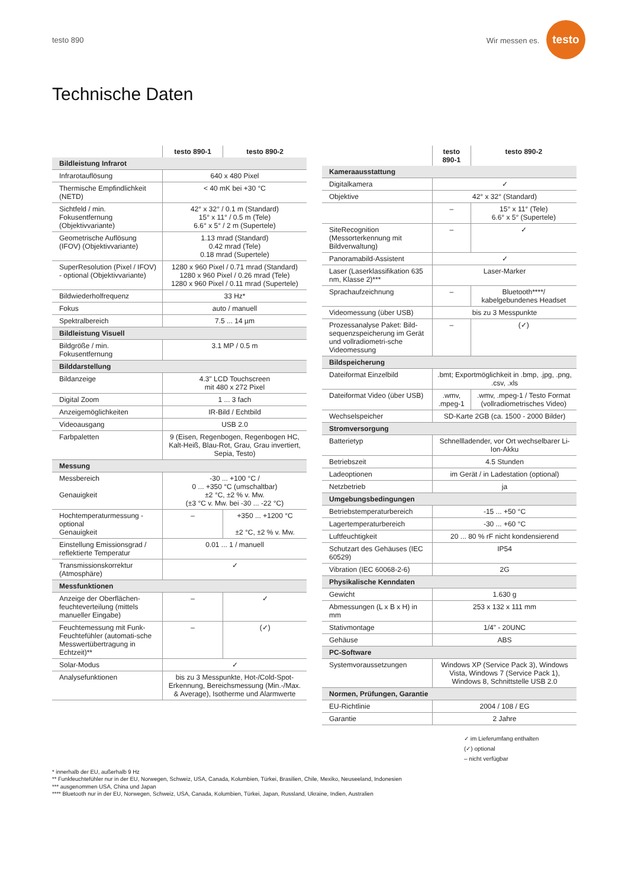testo 890 Wir messen es. testo
Technische Daten
| | testo 890-1 | testo 890-2 |
| --- | --- | --- |
| Bildleistung Infrarot | | |
| Infrarotauflösung | 640 x 480 Pixel | |
| Thermische Empfindlichkeit (NETD) | < 40 mK bei +30 °C | |
| Sichtfeld / min. Fokusentfernung (Objektivvariante) | 42° x 32° / 0.1 m (Standard) 15° x 11° / 0.5 m (Tele) 6.6° x 5° / 2 m (Supertele) | |
| Geometrische Auflösung (IFOV) (Objektivvariante) | 1.13 mrad (Standard) 0.42 mrad (Tele) 0.18 mrad (Supertele) | |
| SuperResolution (Pixel / IFOV) - optional (Objektivvariante) | 1280 x 960 Pixel / 0.71 mrad (Standard) 1280 x 960 Pixel / 0.26 mrad (Tele) 1280 x 960 Pixel / 0.11 mrad (Supertele) | |
| Bildwiederholfrequenz | 33 Hz* | |
| Fokus | auto / manuell | |
| Spektralbereich | 7.5 ... 14 µm | |
| Bildleistung Visuell | | |
| Bildgröße / min. Fokusentfernung | 3.1 MP / 0.5 m | |
| Bilddarstellung | | |
| Bildanzeige | 4.3" LCD Touchscreen mit 480 x 272 Pixel | |
| Digital Zoom | 1 ... 3 fach | |
| Anzeigemöglichkeiten | IR-Bild / Echtbild | |
| Videoausgang | USB 2.0 | |
| Farbpaletten | 9 (Eisen, Regenbogen, Regenbogen HC, Kalt-Heiß, Blau-Rot, Grau, Grau invertiert, Sepia, Testo) | |
| Messung | | |
| Messbereich Genauigkeit | -30 ... +100 °C / 0 ... +350 °C (umschaltbar) ±2 °C, ±2 % v. Mw. (±3 °C v. Mw. bei -30 ... -22 °C) | |
| Hochtemperaturmessung - optional Genauigkeit | – | +350 ... +1200 °C ±2 °C, ±2 % v. Mw. |
| Einstellung Emissionsgrad / reflektierte Temperatur | 0.01 ... 1 / manuell | |
| Transmissionskorrektur (Atmosphäre) | ✓ | |
| Messfunktionen | | |
| Anzeige der Oberflächen-feuchteverteilung (mittels manueller Eingabe) | – | ✓ |
| Feuchtemessung mit Funk-Feuchtefühler (automati-sche Messwertübertragung in Echtzeit)** | – | (✓) |
| Solar-Modus | ✓ | |
| Analysefunktionen | bis zu 3 Messpunkte, Hot-/Cold-Spot-Erkennung, Bereichsmessung (Min.-/Max. & Average), Isotherme und Alarmwerte | |
| | testo 890-1 | testo 890-2 |
| --- | --- | --- |
| Kameraausstattung | | |
| Digitalkamera | ✓ | |
| Objektive | 42° x 32° (Standard) | |
| | – | 15° x 11° (Tele) 6.6° x 5° (Supertele) |
| SiteRecognition (Messorterkennung mit Bildverwaltung) | – | ✓ |
| Panoramabild-Assistent | ✓ | |
| Laser (Laserklassifikation 635 nm, Klasse 2)*** | Laser-Marker | |
| Sprachaufzeichnung | – | Bluetooth****/ kabelgebundenes Headset |
| Videomessung (über USB) | bis zu 3 Messpunkte | |
| Prozessanalyse Paket: Bild-sequenzspeicherung im Gerät und vollradiometri-sche Videomessung | – | (✓) |
| Bildspeicherung | | |
| Dateiformat Einzelbild | .bmt; Exportmöglichkeit in .bmp, .jpg, .png, .csv, .xls | |
| Dateiformat Video (über USB) | .wmv, .mpeg-1 | .wmv, .mpeg-1 / Testo Format (vollradiometrisches Video) |
| Wechselspeicher | SD-Karte 2GB (ca. 1500 - 2000 Bilder) | |
| Stromversorgung | | |
| Batterietyp | Schnellladender, vor Ort wechselbarer Li-Ion-Akku | |
| Betriebszeit | 4.5 Stunden | |
| Ladeoptionen | im Gerät / in Ladestation (optional) | |
| Netzbetrieb | ja | |
| Umgebungsbedingungen | | |
| Betriebstemperaturbereich | -15 ... +50 °C | |
| Lagertemperaturbereich | -30 ... +60 °C | |
| Luftfeuchtigkeit | 20 ... 80 % rF nicht kondensierend | |
| Schutzart des Gehäuses (IEC 60529) | IP54 | |
| Vibration (IEC 60068-2-6) | 2G | |
| Physikalische Kenndaten | | |
| Gewicht | 1.630 g | |
| Abmessungen (L x B x H) in mm | 253 x 132 x 111 mm | |
| Stativmontage | 1/4" - 20UNC | |
| Gehäuse | ABS | |
| PC-Software | | |
| Systemvoraussetzungen | Windows XP (Service Pack 3), Windows Vista, Windows 7 (Service Pack 1), Windows 8, Schnittstelle USB 2.0 | |
| Normen, Prüfungen, Garantie | | |
| EU-Richtlinie | 2004 / 108 / EG | |
| Garantie | 2 Jahre | |
✓ im Lieferumfang enthalten
(✓) optional
– nicht verfügbar
* innerhalb der EU, außerhalb 9 Hz
** Funkfeuchtefühler nur in der EU, Norwegen, Schweiz, USA, Canada, Kolumbien, Türkei, Brasilien, Chile, Mexiko, Neuseeland, Indonesien
*** ausgenommen USA, China und Japan
**** Bluetooth nur in der EU, Norwegen, Schweiz, USA, Canada, Kolumbien, Türkei, Japan, Russland, Ukraine, Indien, Australien